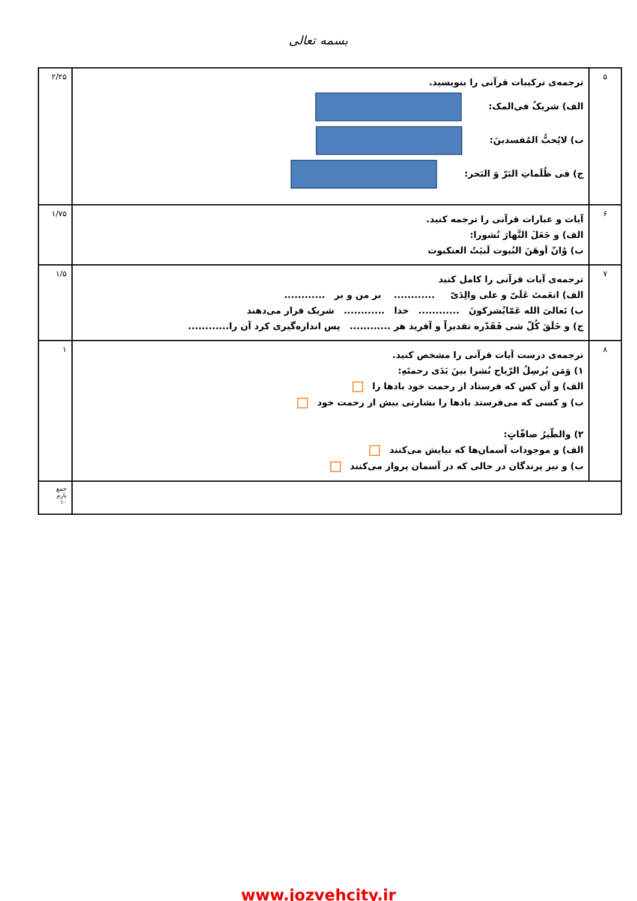بسمه تعالی
| ۵ | ترجمه‌ی ترکیبات قرآنی را بنویسید. الف) شریکُ فی‌المک: ب) لایُحبُّ المُفسدینَ: ج) فی ظُلَماتِ البَرّ وَ البَحر: | ۲/۲۵ |
| ۶ | آیات و عبارات قرآنی را ترجمه کنید. الف) و جَعَلَ النَّهارَ نُشورا: ب) وُانّ اَوهَنَ البُیوت لَبیَتُ العنکبوت | ۱/۷۵ |
| ۷ | ترجمه‌ی آیات قرآنی را کامل کنید الف) انعَمتَ عَلَیّ و علی والِدَیّ ............ بر من و بر ............ ب) تَعالیَ الله عَمّایُشرکونَ ............ خدا ............ شریک قرار می‌دهند ج) و خَلَقَ کُلّ شی فَقَدّره تقدیراً و آفرید هر ............ پس اندازه‌گیری کرد آن را............ | ۱/۵ |
| ۸ | ترجمه‌ی درست آیات قرآنی را مشخص کنید. ۱) وَمَن یُرسِلُ الرّیاح بُشرا بینَ یَدَی رحمتَهِ: الف) و آن کس که فرستاد از رحمت خود بادها را ب) و کسی که می‌فرستد بادها را بشارتی بیش از رحمت خود ۲) والطّیرُ صافّاتٍ: الف) و موجودات آسمان‌ها که نیایش می‌کنند ب) و نیز پرندگان در حالی که در آسمان پرواز می‌کنند | ۱ |
| | | جمع بارم ۱۰ |
www.jozvehcity.ir